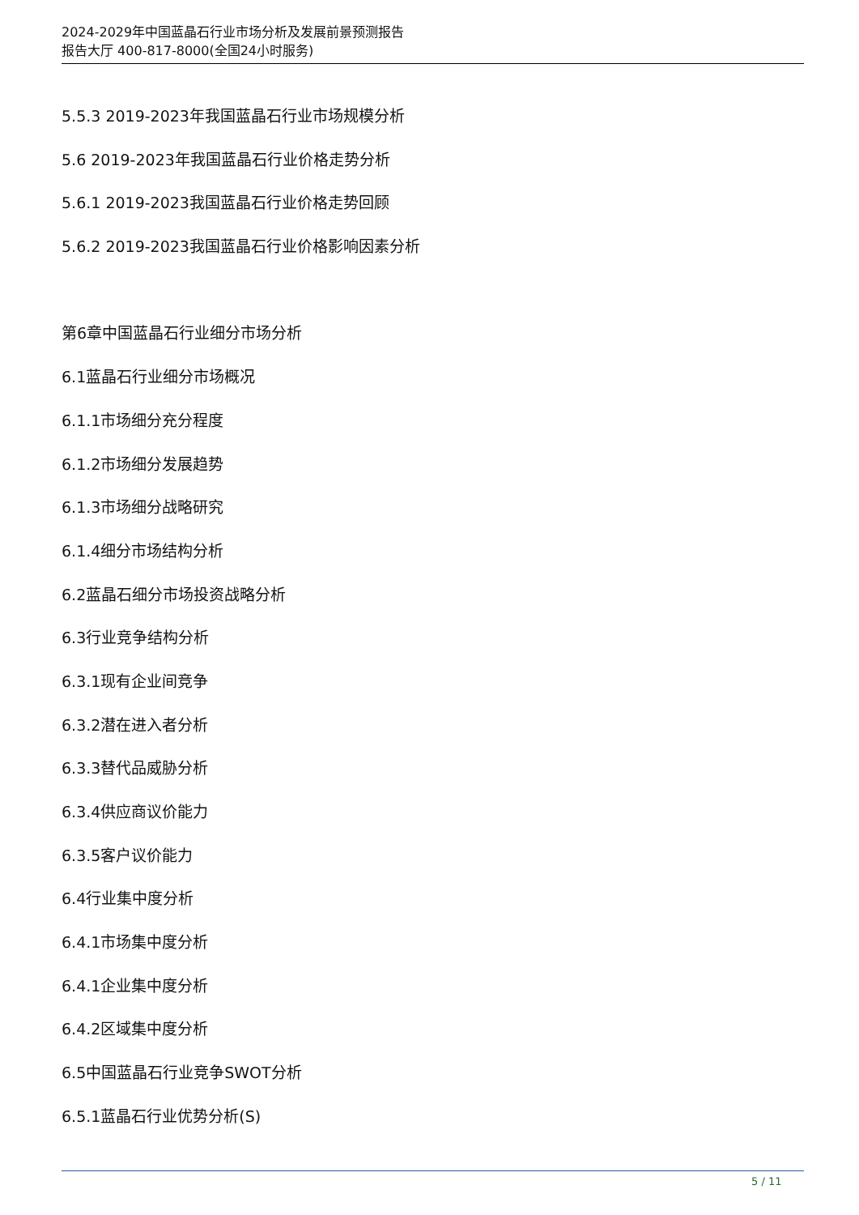2024-2029年中国蓝晶石行业市场分析及发展前景预测报告
报告大厅 400-817-8000(全国24小时服务)
5.5.3 2019-2023年我国蓝晶石行业市场规模分析
5.6 2019-2023年我国蓝晶石行业价格走势分析
5.6.1 2019-2023我国蓝晶石行业价格走势回顾
5.6.2 2019-2023我国蓝晶石行业价格影响因素分析
第6章中国蓝晶石行业细分市场分析
6.1蓝晶石行业细分市场概况
6.1.1市场细分充分程度
6.1.2市场细分发展趋势
6.1.3市场细分战略研究
6.1.4细分市场结构分析
6.2蓝晶石细分市场投资战略分析
6.3行业竞争结构分析
6.3.1现有企业间竞争
6.3.2潜在进入者分析
6.3.3替代品威胁分析
6.3.4供应商议价能力
6.3.5客户议价能力
6.4行业集中度分析
6.4.1市场集中度分析
6.4.1企业集中度分析
6.4.2区域集中度分析
6.5中国蓝晶石行业竞争SWOT分析
6.5.1蓝晶石行业优势分析(S)
5 / 11